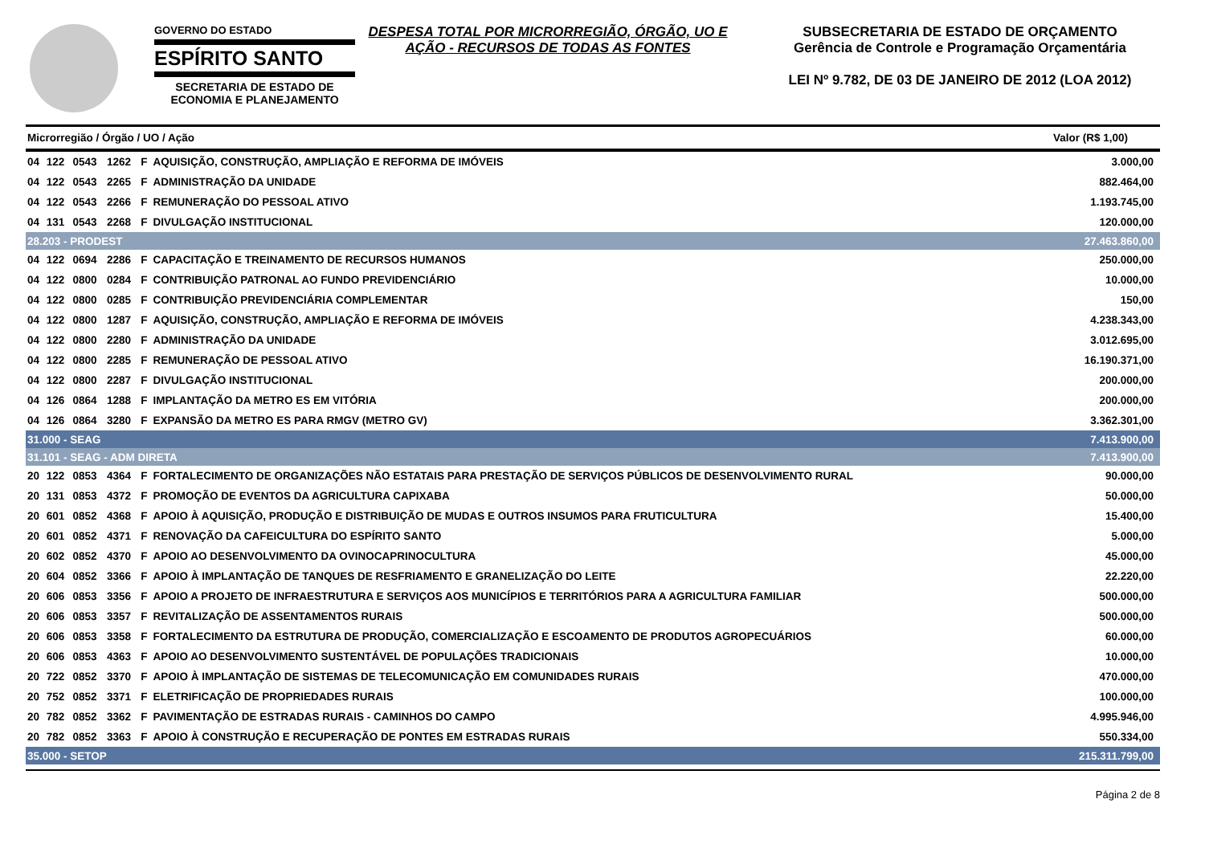GOVERNO DO ESTADO
ESPÍRITO SANTO
SECRETARIA DE ESTADO DE
ECONOMIA E PLANEJAMENTO
DESPESA TOTAL POR MICRORREGIÃO, ÓRGÃO, UO E AÇÃO - RECURSOS DE TODAS AS FONTES
SUBSECRETARIA DE ESTADO DE ORÇAMENTO
Gerência de Controle e Programação Orçamentária
LEI Nº 9.782, DE 03 DE JANEIRO DE 2012 (LOA 2012)
| Microrregião / Órgão / UO / Ação | | | | | | Valor (R$ 1,00) |
| --- | --- | --- | --- | --- | --- | --- |
| 04 | 122 | 0543 | 1262 | F | AQUISIÇÃO, CONSTRUÇÃO, AMPLIAÇÃO E REFORMA DE IMÓVEIS | 3.000,00 |
| 04 | 122 | 0543 | 2265 | F | ADMINISTRAÇÃO DA UNIDADE | 882.464,00 |
| 04 | 122 | 0543 | 2266 | F | REMUNERAÇÃO DO PESSOAL ATIVO | 1.193.745,00 |
| 04 | 131 | 0543 | 2268 | F | DIVULGAÇÃO INSTITUCIONAL | 120.000,00 |
| 28.203 - PRODEST | | | | | | 27.463.860,00 |
| 04 | 122 | 0694 | 2286 | F | CAPACITAÇÃO E TREINAMENTO DE RECURSOS HUMANOS | 250.000,00 |
| 04 | 122 | 0800 | 0284 | F | CONTRIBUIÇÃO PATRONAL AO FUNDO PREVIDENCIÁRIO | 10.000,00 |
| 04 | 122 | 0800 | 0285 | F | CONTRIBUIÇÃO PREVIDENCIÁRIA COMPLEMENTAR | 150,00 |
| 04 | 122 | 0800 | 1287 | F | AQUISIÇÃO, CONSTRUÇÃO, AMPLIAÇÃO E REFORMA DE IMÓVEIS | 4.238.343,00 |
| 04 | 122 | 0800 | 2280 | F | ADMINISTRAÇÃO DA UNIDADE | 3.012.695,00 |
| 04 | 122 | 0800 | 2285 | F | REMUNERAÇÃO DE PESSOAL ATIVO | 16.190.371,00 |
| 04 | 122 | 0800 | 2287 | F | DIVULGAÇÃO INSTITUCIONAL | 200.000,00 |
| 04 | 126 | 0864 | 1288 | F | IMPLANTAÇÃO DA METRO ES EM VITÓRIA | 200.000,00 |
| 04 | 126 | 0864 | 3280 | F | EXPANSÃO DA METRO ES PARA RMGV (METRO GV) | 3.362.301,00 |
| 31.000 - SEAG | | | | | | 7.413.900,00 |
| 31.101 - SEAG - ADM DIRETA | | | | | | 7.413.900,00 |
| 20 | 122 | 0853 | 4364 | F | FORTALECIMENTO DE ORGANIZAÇÕES NÃO ESTATAIS PARA PRESTAÇÃO DE SERVIÇOS PÚBLICOS DE DESENVOLVIMENTO RURAL | 90.000,00 |
| 20 | 131 | 0853 | 4372 | F | PROMOÇÃO DE EVENTOS DA AGRICULTURA CAPIXABA | 50.000,00 |
| 20 | 601 | 0852 | 4368 | F | APOIO À AQUISIÇÃO, PRODUÇÃO E DISTRIBUIÇÃO DE MUDAS E OUTROS INSUMOS PARA FRUTICULTURA | 15.400,00 |
| 20 | 601 | 0852 | 4371 | F | RENOVAÇÃO DA CAFEICULTURA DO ESPÍRITO SANTO | 5.000,00 |
| 20 | 602 | 0852 | 4370 | F | APOIO AO DESENVOLVIMENTO DA OVINOCAPRINOCULTURA | 45.000,00 |
| 20 | 604 | 0852 | 3366 | F | APOIO À IMPLANTAÇÃO DE TANQUES DE RESFRIAMENTO E GRANELIZAÇÃO DO LEITE | 22.220,00 |
| 20 | 606 | 0853 | 3356 | F | APOIO A PROJETO DE INFRAESTRUTURA E SERVIÇOS AOS MUNICÍPIOS E TERRITÓRIOS PARA A AGRICULTURA FAMILIAR | 500.000,00 |
| 20 | 606 | 0853 | 3357 | F | REVITALIZAÇÃO DE ASSENTAMENTOS RURAIS | 500.000,00 |
| 20 | 606 | 0853 | 3358 | F | FORTALECIMENTO DA ESTRUTURA DE PRODUÇÃO, COMERCIALIZAÇÃO E ESCOAMENTO DE PRODUTOS AGROPECUÁRIOS | 60.000,00 |
| 20 | 606 | 0853 | 4363 | F | APOIO AO DESENVOLVIMENTO SUSTENTÁVEL DE POPULAÇÕES TRADICIONAIS | 10.000,00 |
| 20 | 722 | 0852 | 3370 | F | APOIO À IMPLANTAÇÃO DE SISTEMAS DE TELECOMUNICAÇÃO EM COMUNIDADES RURAIS | 470.000,00 |
| 20 | 752 | 0852 | 3371 | F | ELETRIFICAÇÃO DE PROPRIEDADES RURAIS | 100.000,00 |
| 20 | 782 | 0852 | 3362 | F | PAVIMENTAÇÃO DE ESTRADAS RURAIS - CAMINHOS DO CAMPO | 4.995.946,00 |
| 20 | 782 | 0852 | 3363 | F | APOIO À CONSTRUÇÃO E RECUPERAÇÃO DE PONTES EM ESTRADAS RURAIS | 550.334,00 |
| 35.000 - SETOP | | | | | | 215.311.799,00 |
Página 2 de 8